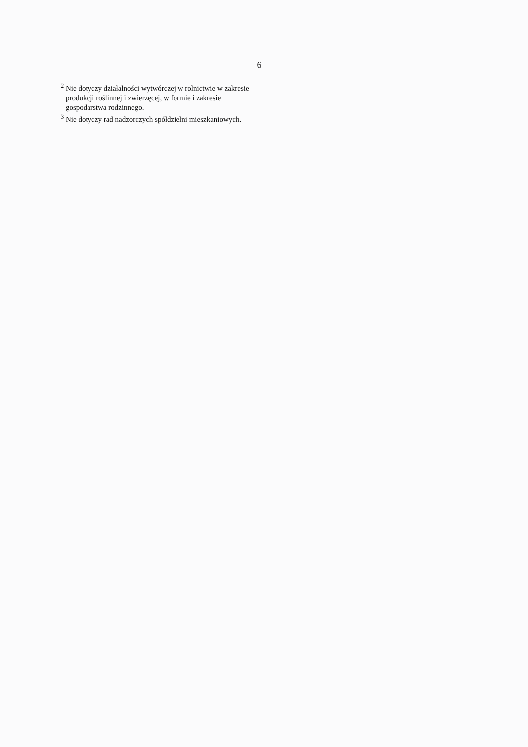6
<sup>2</sup> Nie dotyczy działalności wytwórczej w rolnictwie w zakresie
produkcji roślinnej i zwierzęcej, w formie i zakresie
gospodarstwa rodzinnego.
<sup>3</sup> Nie dotyczy rad nadzorczych spółdzielni mieszkaniowych.